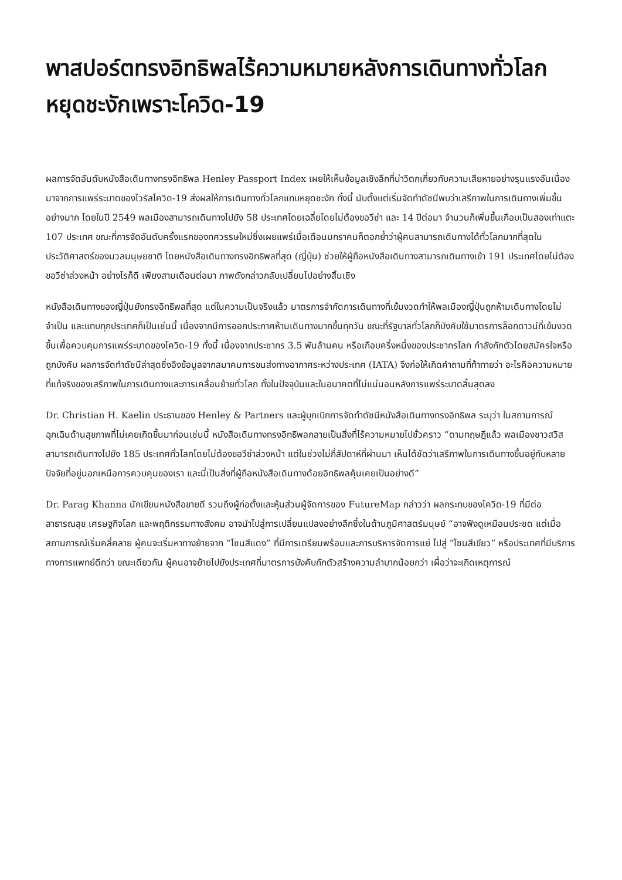พาสปอร์ตทรงอิทธิพลไร้ความหมายหลังการเดินทางทั่วโลกหยุดชะงักเพราะโควิด-19
ผลการจัดอันดับหนังสือเดินทางทรงอิทธิพล Henley Passport Index เผยให้เห็นข้อมูลเชิงลึกที่น่าวิตกเกี่ยวกับความเสียหายอย่างรุนแรงอันเนื่องมาจากการแพร่ระบาดของไวรัสโควิด-19 ส่งผลให้การเดินทางทั่วโลกแทบหยุดชะงัก ทั้งนี้ นับตั้งแต่เริ่มจัดทำดัชนีพบว่าเสรีภาพในการเดินทางเพิ่มขึ้นอย่างมาก โดยในปี 2549 พลเมืองสามารถเดินทางไปยัง 58 ประเทศโดยเฉลี่ยโดยไม่ต้องขอวีซ่า และ 14 ปีต่อมา จำนวนก็เพิ่มขึ้นเกือบเป็นสองเท่าแตะ 107 ประเทศ ขณะที่การจัดอันดับครั้งแรกของทศวรรษใหม่ซึ่งเผยแพร่เมื่อเดือนมกราคมก็ตอกย้ำว่าผู้คนสามารถเดินทางได้ทั่วโลกมากที่สุดในประวัติศาสตร์ของมวลมนุษยชาติ โดยหนังสือเดินทางทรงอิทธิพลที่สุด (ญี่ปุ่น) ช่วยให้ผู้ถือหนังสือเดินทางสามารถเดินทางเข้า 191 ประเทศโดยไม่ต้องขอวีซ่าล่วงหน้า อย่างไรก็ดี เพียงสามเดือนต่อมา ภาพดังกล่าวกลับเปลี่ยนไปอย่างสิ้นเชิง
หนังสือเดินทางของญี่ปุ่นยังทรงอิทธิพลที่สุด แต่ในความเป็นจริงแล้ว มาตรการจำกัดการเดินทางที่เข้มงวดทำให้พลเมืองญี่ปุ่นถูกห้ามเดินทางโดยไม่จำเป็น และแทบทุกประเทศก็เป็นเช่นนี้ เนื่องจากมีการออกประกาศห้ามเดินทางมากขึ้นทุกวัน ขณะที่รัฐบาลทั่วโลกก็บังคับใช้มาตรการล็อกดาวน์ที่เข้มงวดขึ้นเพื่อควบคุมการแพร่ระบาดของโควิด-19 ทั้งนี้ เนื่องจากประชากร 3.5 พันล้านคน หรือเกือบครึ่งหนึ่งของประชากรโลก กำลังกักตัวโดยสมัครใจหรือถูกบังคับ ผลการจัดทำดัชนีล่าสุดซึ่งอิงข้อมูลจากสมาคมการขนส่งทางอากาศระหว่างประเทศ (IATA) จึงก่อให้เกิดคำถามที่ท้าทายว่า อะไรคือความหมายที่แท้จริงของเสรีภาพในการเดินทางและการเคลื่อนย้ายทั่วโลก ทั้งในปัจจุบันและในอนาคตที่ไม่แน่นอนหลังการแพร่ระบาดสิ้นสุดลง
Dr. Christian H. Kaelin ประธานของ Henley & Partners และผู้บุกเบิกการจัดทำดัชนีหนังสือเดินทางทรงอิทธิพล ระบุว่า ในสถานการณ์ฉุกเฉินด้านสุขภาพที่ไม่เคยเกิดขึ้นมาก่อนเช่นนี้ หนังสือเดินทางทรงอิทธิพลกลายเป็นสิ่งที่ไร้ความหมายไปชั่วคราว “ตามทฤษฎีแล้ว พลเมืองชาวสวิสสามารถเดินทางไปยัง 185 ประเทศทั่วโลกโดยไม่ต้องขอวีซ่าล่วงหน้า แต่ในช่วงไม่กี่สัปดาห์ที่ผ่านมา เห็นได้ชัดว่าเสรีภาพในการเดินทางขึ้นอยู่กับหลายปัจจัยที่อยู่นอกเหนือการควบคุมของเรา และนี่เป็นสิ่งที่ผู้ถือหนังสือเดินทางด้อยอิทธิพลคุ้นเคยเป็นอย่างดี”
Dr. Parag Khanna นักเขียนหนังสือขายดี รวมถึงผู้ก่อตั้งและหุ้นส่วนผู้จัดการของ FutureMap กล่าวว่า ผลกระทบของโควิด-19 ที่มีต่อสาธารณสุข เศรษฐกิจโลก และพฤติกรรมทางสังคม อาจนำไปสู่การเปลี่ยนแปลงอย่างลึกซึ้งในด้านภูมิศาสตร์มนุษย์ “อาจฟังดูเหมือนประชด แต่เมื่อสถานการณ์เริ่มคลี่คลาย ผู้คนจะเริ่มหาทางย้ายจาก “โซนสีแดง” ที่มีการเตรียมพร้อมและการบริหารจัดการแย่ ไปสู่ “โซนสีเขียว” หรือประเทศที่มีบริการทางการแพทย์ดีกว่า ขณะเดียวกัน ผู้คนอาจย้ายไปยังประเทศที่มาตรการบังคับกักตัวสร้างความลำบากน้อยกว่า เผื่อว่าจะเกิดเหตุการณ์